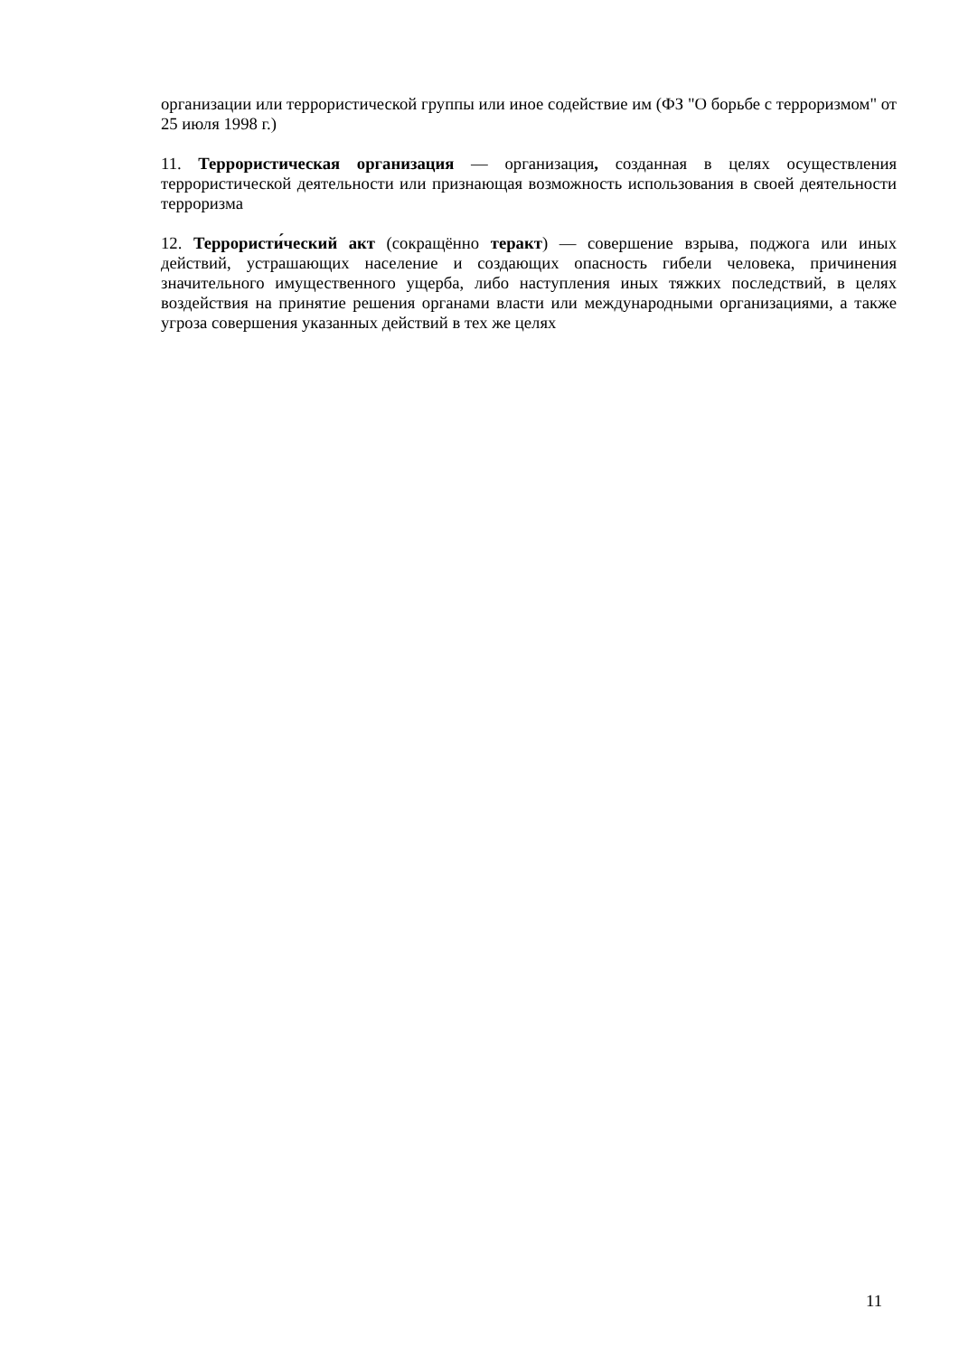организации или террористической группы или иное содействие им (ФЗ "О борьбе с терроризмом" от 25 июля 1998 г.)
11. Террористическая организация — организация, созданная в целях осуществления террористической деятельности или признающая возможность использования в своей деятельности терроризма
12. Террористи́ческий акт (сокращённо теракт) — совершение взрыва, поджога или иных действий, устрашающих население и создающих опасность гибели человека, причинения значительного имущественного ущерба, либо наступления иных тяжких последствий, в целях воздействия на принятие решения органами власти или международными организациями, а также угроза совершения указанных действий в тех же целях
11